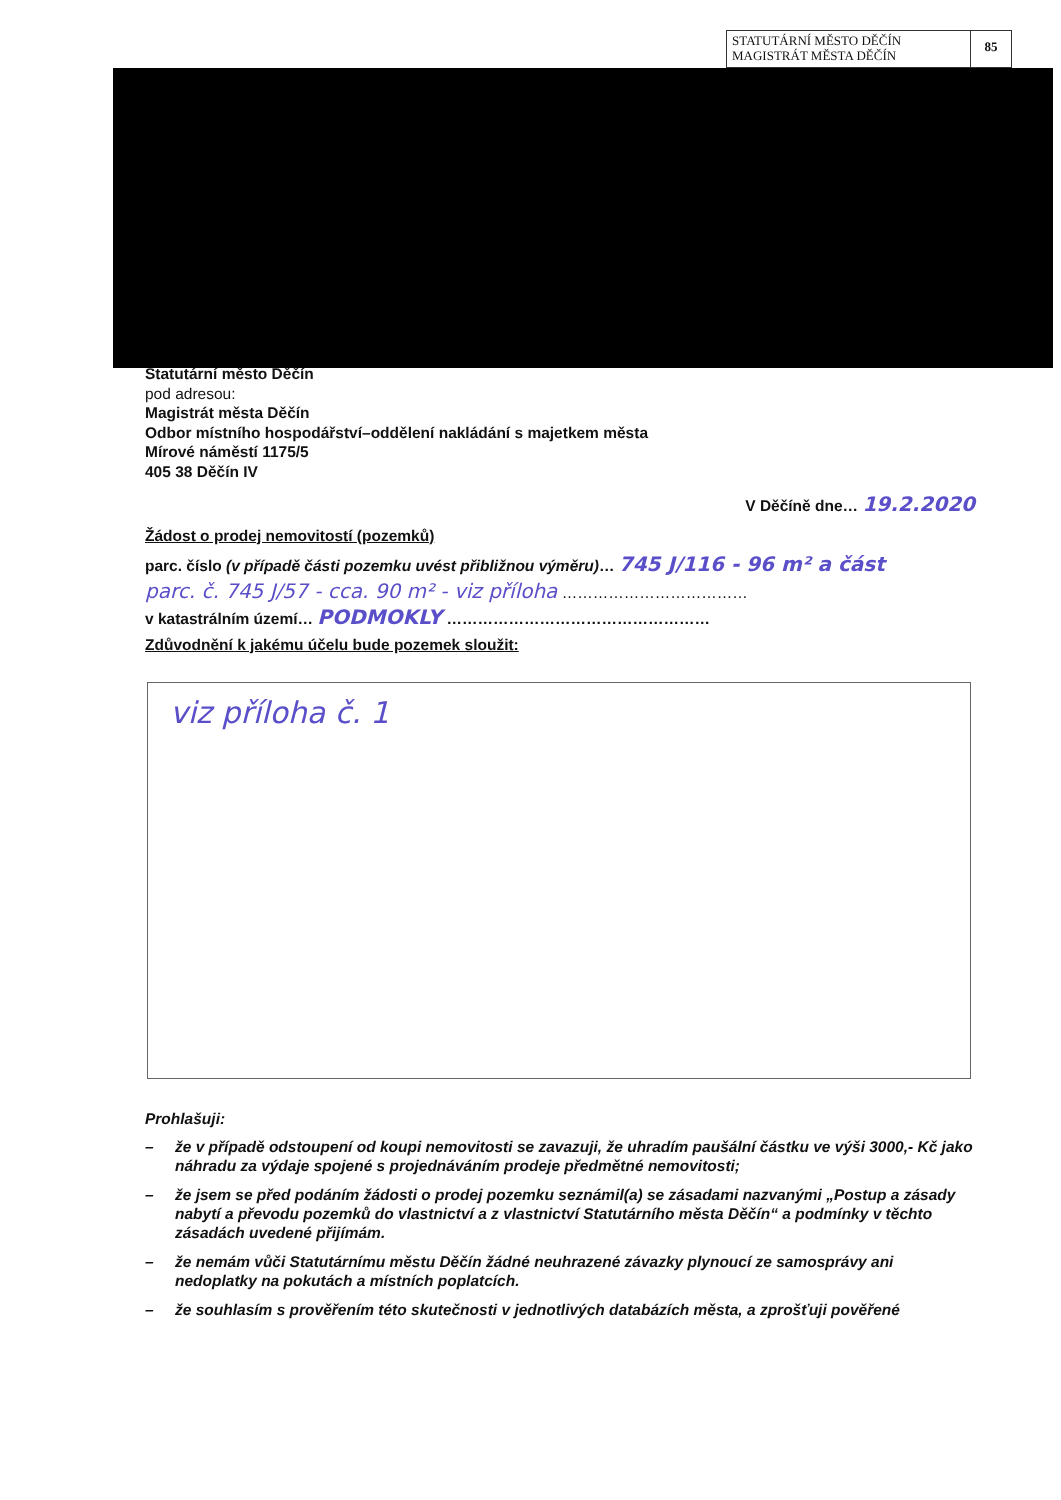STATUTÁRNÍ MĚSTO DĚČÍN
MAGISTRÁT MĚSTA DĚČÍN
85
Statutární město Děčín
pod adresou:
Magistrát města Děčín
Odbor místního hospodářství–oddělení nakládání s majetkem města
Mírové náměstí 1175/5
405 38 Děčín IV
V Děčíně dne… 19.2.2020
Žádost o prodej nemovitostí (pozemků)
parc. číslo (v případě části pozemku uvést přibližnou výměru)… 745 J/116 - 96 m² a část
parc. č. 745 J/57 - cca. 90 m² - viz příloha ………………………………
v katastrálním území… PODMOKLY ……………………………………………
Zdůvodnění k jakému účelu bude pozemek sloužit:
viz příloha č. 1
Prohlašuji:
– že v případě odstoupení od koupi nemovitosti se zavazuji, že uhradím paušální částku ve výši 3000,- Kč jako náhradu za výdaje spojené s projednáváním prodeje předmětné nemovitosti;
– že jsem se před podáním žádosti o prodej pozemku seznámil(a) se zásadami nazvanými „Postup a zásady nabytí a převodu pozemků do vlastnictví a z vlastnictví Statutárního města Děčín“ a podmínky v těchto zásadách uvedené přijímám.
– že nemám vůči Statutárnímu městu Děčín žádné neuhrazené závazky plynoucí ze samosprávy ani nedoplatky na pokutách a místních poplatcích.
– že souhlasím s prověřením této skutečnosti v jednotlivých databázích města, a zprošťuji pověřené